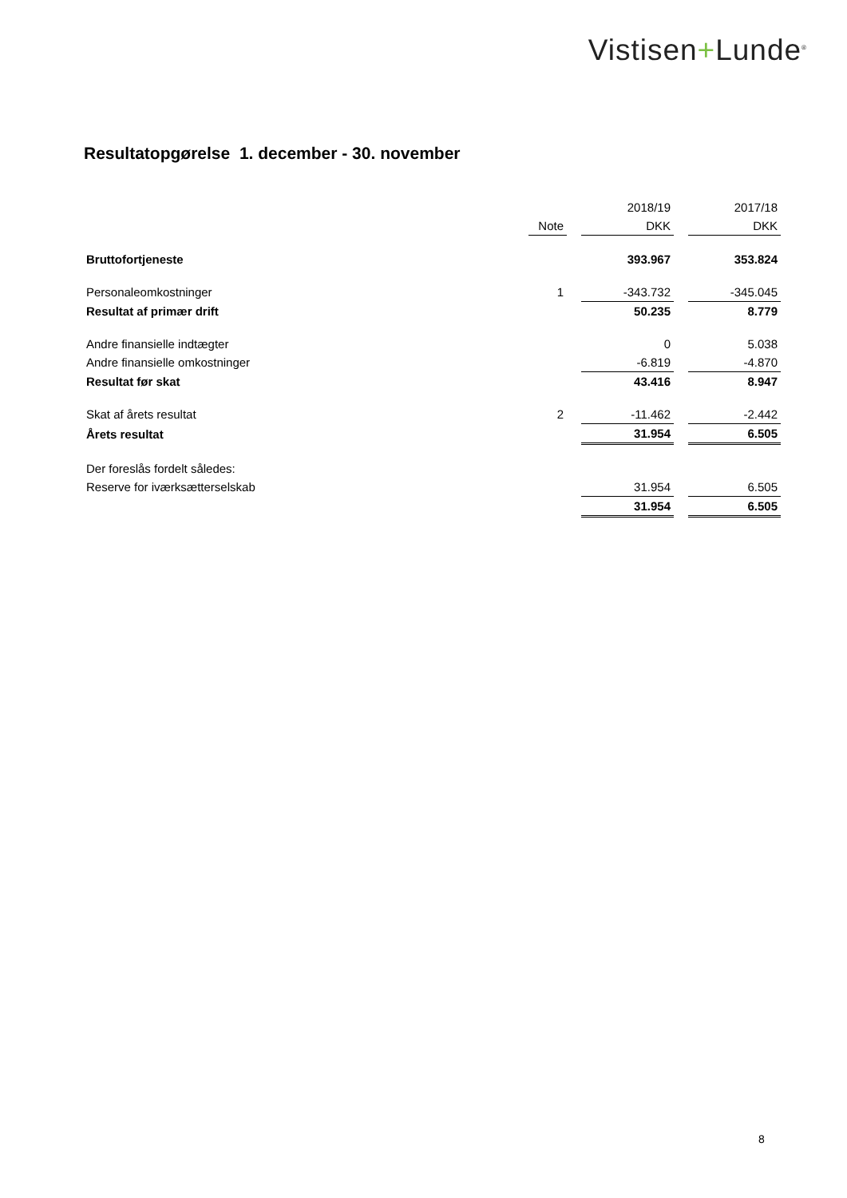Vistisen+Lunde<sup>®</sup>
Resultatopgørelse 1. december - 30. november
| | | | 2018/19 | | 2017/18 |
| | Note | | DKK | | DKK |
| Bruttofortjeneste | | | 393.967 | | 353.824 |
| Personaleomkostninger | 1 | | -343.732 | | -345.045 |
| Resultat af primær drift | | | 50.235 | | 8.779 |
| Andre finansielle indtægter | | | 0 | | 5.038 |
| Andre finansielle omkostninger | | | -6.819 | | -4.870 |
| Resultat før skat | | | 43.416 | | 8.947 |
| Skat af årets resultat | 2 | | -11.462 | | -2.442 |
| Årets resultat | | | 31.954 | | 6.505 |
| Der foreslås fordelt således: | | | | | |
| Reserve for iværksætterselskab | | | 31.954 | | 6.505 |
| | | | 31.954 | | 6.505 |
8